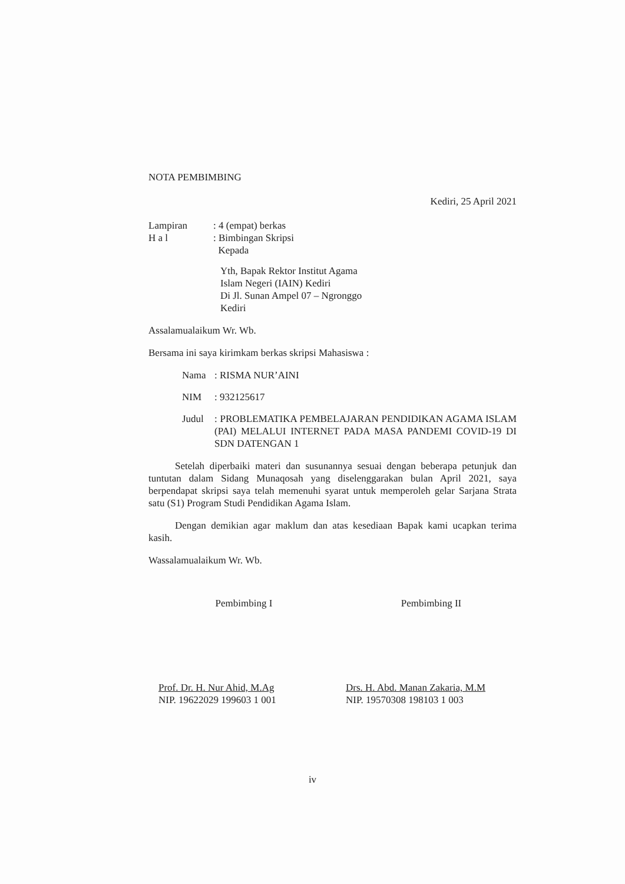NOTA PEMBIMBING
Kediri, 25 April 2021
| Lampiran | : 4 (empat) berkas |
| H a l | : Bimbingan Skripsi Kepada |
Yth, Bapak Rektor Institut Agama
Islam Negeri (IAIN) Kediri
Di Jl. Sunan Ampel 07 – Ngronggo
Kediri
Assalamualaikum Wr. Wb.
Bersama ini saya kirimkam berkas skripsi Mahasiswa :
| Nama | : RISMA NUR’AINI |
| NIM | : 932125617 |
| Judul | : PROBLEMATIKA PEMBELAJARAN PENDIDIKAN AGAMA ISLAM (PAI) MELALUI INTERNET PADA MASA PANDEMI COVID-19 DI SDN DATENGAN 1 |
Setelah diperbaiki materi dan susunannya sesuai dengan beberapa petunjuk dan tuntutan dalam Sidang Munaqosah yang diselenggarakan bulan April 2021, saya berpendapat skripsi saya telah memenuhi syarat untuk memperoleh gelar Sarjana Strata satu (S1) Program Studi Pendidikan Agama Islam.
Dengan demikian agar maklum dan atas kesediaan Bapak kami ucapkan terima kasih.
Wassalamualaikum Wr. Wb.
Pembimbing I
Prof. Dr. H. Nur Ahid, M.Ag
NIP. 19622029 199603 1 001
Pembimbing II
Drs. H. Abd. Manan Zakaria, M.M
NIP. 19570308 198103 1 003
iv